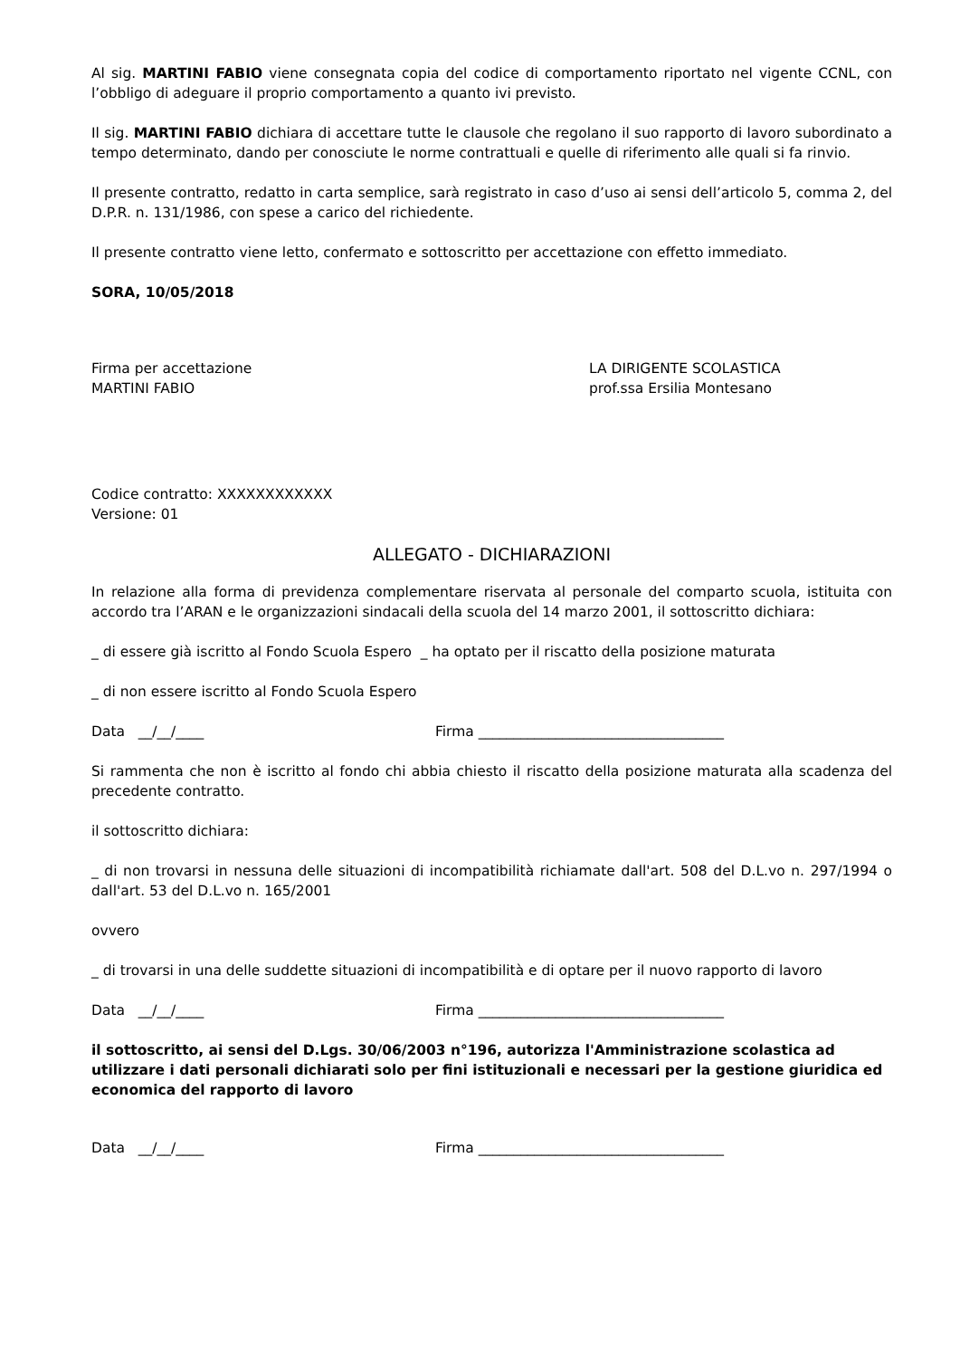Al sig. MARTINI FABIO viene consegnata copia del codice di comportamento riportato nel vigente CCNL, con l’obbligo di adeguare il proprio comportamento a quanto ivi previsto.
Il sig. MARTINI FABIO dichiara di accettare tutte le clausole che regolano il suo rapporto di lavoro subordinato a tempo determinato, dando per conosciute le norme contrattuali e quelle di riferimento alle quali si fa rinvio.
Il presente contratto, redatto in carta semplice, sarà registrato in caso d’uso ai sensi dell’articolo 5, comma 2, del D.P.R. n. 131/1986, con spese a carico del richiedente.
Il presente contratto viene letto, confermato e sottoscritto per accettazione con effetto immediato.
SORA, 10/05/2018
Firma per accettazione
MARTINI FABIO
LA DIRIGENTE SCOLASTICA
prof.ssa Ersilia Montesano
Codice contratto: XXXXXXXXXXXX
Versione: 01
ALLEGATO - DICHIARAZIONI
In relazione alla forma di previdenza complementare riservata al personale del comparto scuola, istituita con accordo tra l’ARAN e le organizzazioni sindacali della scuola del 14 marzo 2001, il sottoscritto dichiara:
_ di essere già iscritto al Fondo Scuola Espero _ ha optato per il riscatto della posizione maturata
_ di non essere iscritto al Fondo Scuola Espero
Data __/__/____ Firma ___________________________________
Si rammenta che non è iscritto al fondo chi abbia chiesto il riscatto della posizione maturata alla scadenza del precedente contratto.
il sottoscritto dichiara:
_ di non trovarsi in nessuna delle situazioni di incompatibilità richiamate dall'art. 508 del D.L.vo n. 297/1994 o dall'art. 53 del D.L.vo n. 165/2001
ovvero
_ di trovarsi in una delle suddette situazioni di incompatibilità e di optare per il nuovo rapporto di lavoro
Data __/__/____ Firma ___________________________________
il sottoscritto, ai sensi del D.Lgs. 30/06/2003 n°196, autorizza l'Amministrazione scolastica ad utilizzare i dati personali dichiarati solo per fini istituzionali e necessari per la gestione giuridica ed economica del rapporto di lavoro
Data __/__/____ Firma ___________________________________